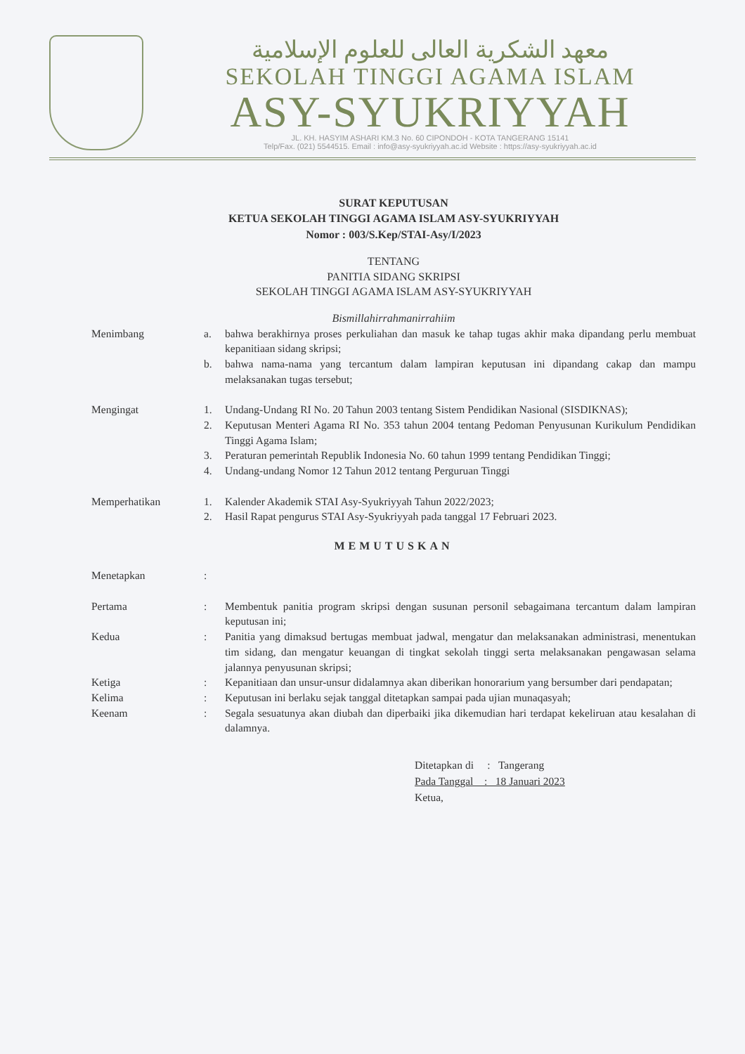معهد الشكرية العالى للعلوم الإسلامية
SEKOLAH TINGGI AGAMA ISLAM
ASY-SYUKRIYYAH
JL. KH. HASYIM ASHARI KM.3 No. 60 CIPONDOH - KOTA TANGERANG 15141
Telp/Fax. (021) 5544515. Email : info@asy-syukriyyah.ac.id Website : https://asy-syukriyyah.ac.id
SURAT KEPUTUSAN
KETUA SEKOLAH TINGGI AGAMA ISLAM ASY-SYUKRIYYAH
Nomor : 003/S.Kep/STAI-Asy/I/2023
TENTANG
PANITIA SIDANG SKRIPSI
SEKOLAH TINGGI AGAMA ISLAM ASY-SYUKRIYYAH
Bismillahirrahmanirrahiim
Menimbang a. bahwa berakhirnya proses perkuliahan dan masuk ke tahap tugas akhir maka dipandang perlu membuat kepanitiaan sidang skripsi;
b. bahwa nama-nama yang tercantum dalam lampiran keputusan ini dipandang cakap dan mampu melaksanakan tugas tersebut;
Mengingat 1. Undang-Undang RI No. 20 Tahun 2003 tentang Sistem Pendidikan Nasional (SISDIKNAS);
2. Keputusan Menteri Agama RI No. 353 tahun 2004 tentang Pedoman Penyusunan Kurikulum Pendidikan Tinggi Agama Islam;
3. Peraturan pemerintah Republik Indonesia No. 60 tahun 1999 tentang Pendidikan Tinggi;
4. Undang-undang Nomor 12 Tahun 2012 tentang Perguruan Tinggi
Memperhatikan 1. Kalender Akademik STAI Asy-Syukriyyah Tahun 2022/2023;
2. Hasil Rapat pengurus STAI Asy-Syukriyyah pada tanggal 17 Februari 2023.
MEMUTUSKAN
Menetapkan :
Pertama : Membentuk panitia program skripsi dengan susunan personil sebagaimana tercantum dalam lampiran keputusan ini;
Kedua : Panitia yang dimaksud bertugas membuat jadwal, mengatur dan melaksanakan administrasi, menentukan tim sidang, dan mengatur keuangan di tingkat sekolah tinggi serta melaksanakan pengawasan selama jalannya penyusunan skripsi;
Ketiga : Kepanitiaan dan unsur-unsur didalamnya akan diberikan honorarium yang bersumber dari pendapatan;
Kelima : Keputusan ini berlaku sejak tanggal ditetapkan sampai pada ujian munaqasyah;
Keenam : Segala sesuatunya akan diubah dan diperbaiki jika dikemudian hari terdapat kekeliruan atau kesalahan di dalamnya.
Ditetapkan di : Tangerang
Pada Tanggal : 18 Januari 2023
Ketua,